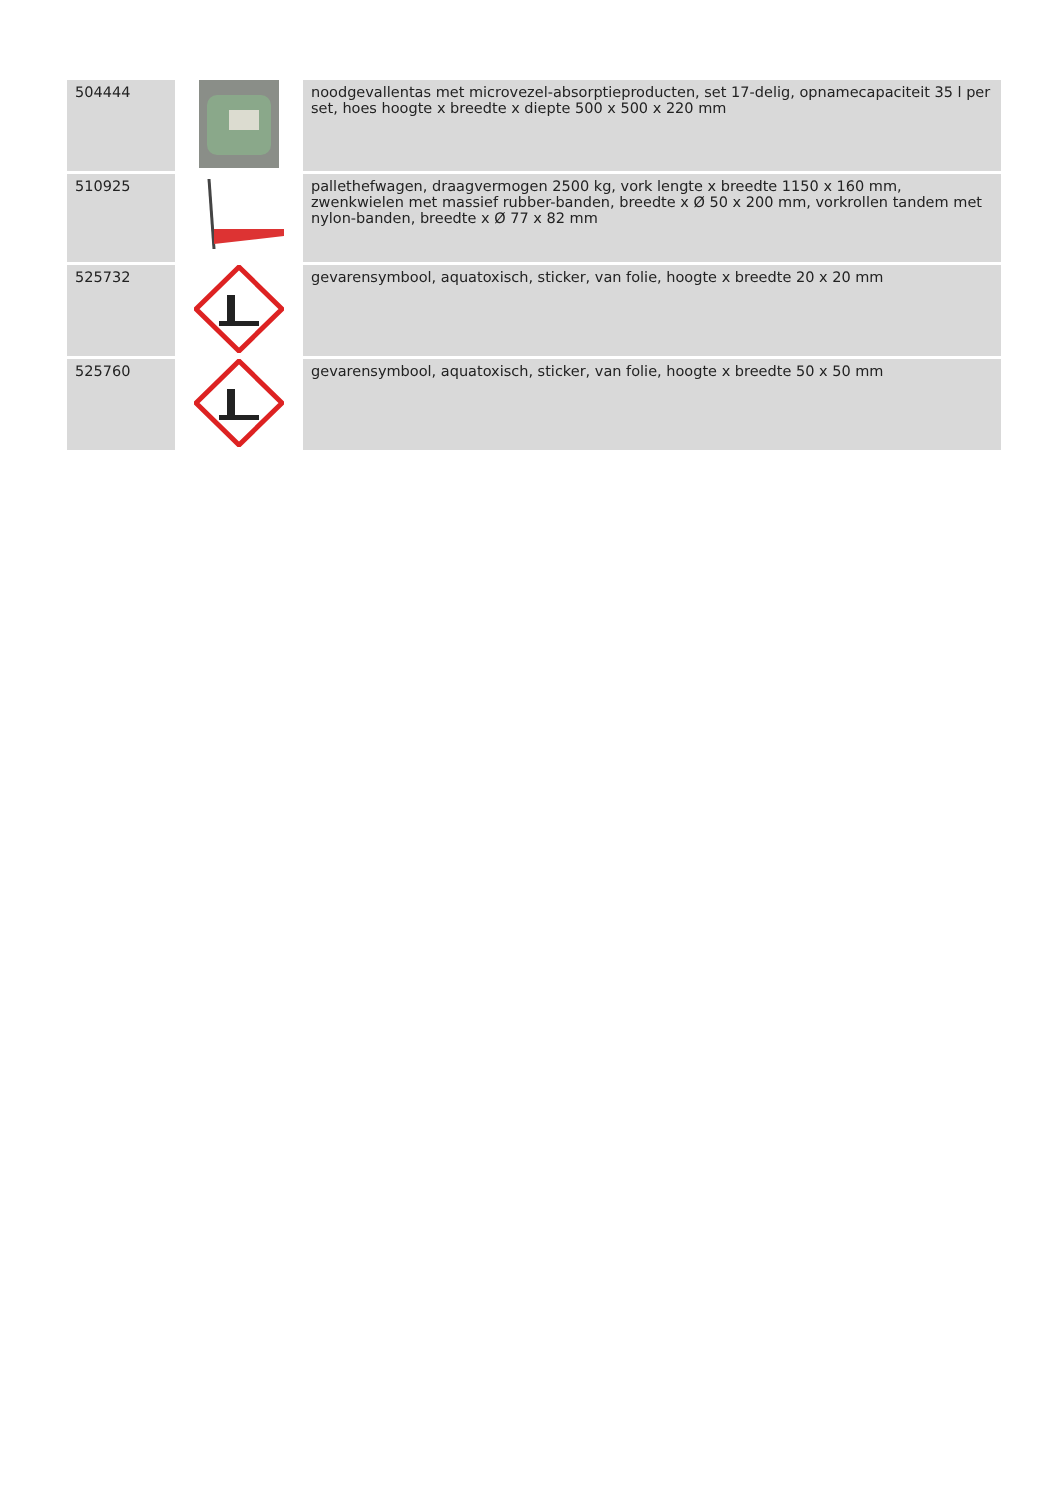| 504444 | | noodgevallentas met microvezel-absorptieproducten, set 17-delig, opnamecapaciteit 35 l per set, hoes hoogte x breedte x diepte 500 x 500 x 220 mm |
| 510925 | | pallethefwagen, draagvermogen 2500 kg, vork lengte x breedte 1150 x 160 mm, zwenkwielen met massief rubber-banden, breedte x Ø 50 x 200 mm, vorkrollen tandem met nylon-banden, breedte x Ø 77 x 82 mm |
| 525732 | | gevarensymbool, aquatoxisch, sticker, van folie, hoogte x breedte 20 x 20 mm |
| 525760 | | gevarensymbool, aquatoxisch, sticker, van folie, hoogte x breedte 50 x 50 mm |